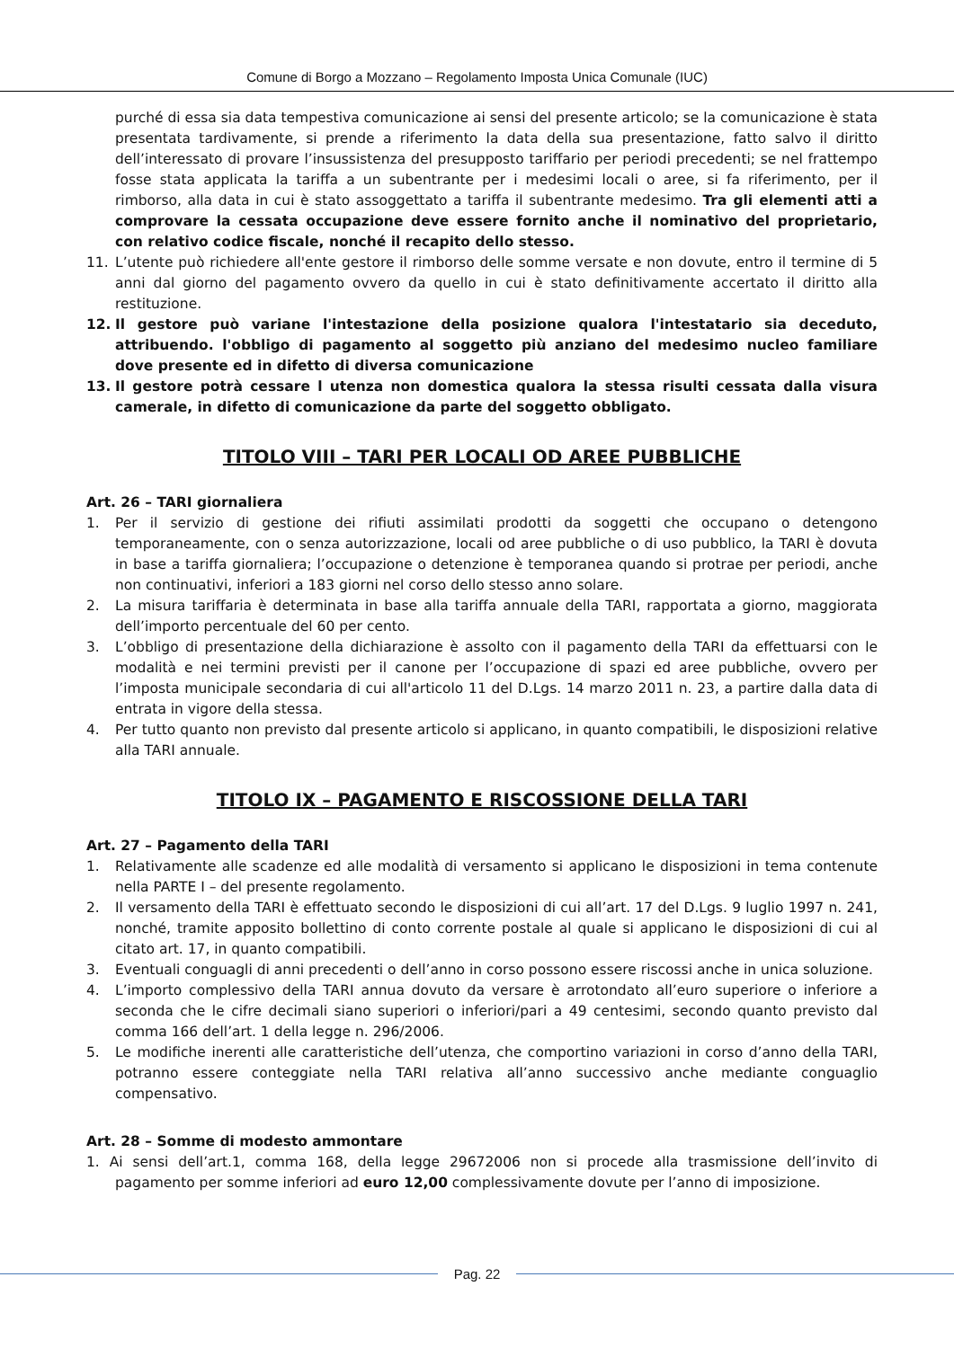Comune di Borgo a Mozzano – Regolamento Imposta Unica Comunale (IUC)
purché di essa sia data tempestiva comunicazione ai sensi del presente articolo; se la comunicazione è stata presentata tardivamente, si prende a riferimento la data della sua presentazione, fatto salvo il diritto dell’interessato di provare l’insussistenza del presupposto tariffario per periodi precedenti; se nel frattempo fosse stata applicata la tariffa a un subentrante per i medesimi locali o aree, si fa riferimento, per il rimborso, alla data in cui è stato assoggettato a tariffa il subentrante medesimo. Tra gli elementi atti a comprovare la cessata occupazione deve essere fornito anche il nominativo del proprietario, con relativo codice fiscale, nonché il recapito dello stesso.
11. L’utente può richiedere all'ente gestore il rimborso delle somme versate e non dovute, entro il termine di 5 anni dal giorno del pagamento ovvero da quello in cui è stato definitivamente accertato il diritto alla restituzione.
12. Il gestore può variane l'intestazione della posizione qualora l'intestatario sia deceduto, attribuendo. l'obbligo di pagamento al soggetto più anziano del medesimo nucleo familiare dove presente ed in difetto di diversa comunicazione
13. Il gestore potrà cessare l utenza non domestica qualora la stessa risulti cessata dalla visura camerale, in difetto di comunicazione da parte del soggetto obbligato.
TITOLO VIII – TARI PER LOCALI OD AREE PUBBLICHE
Art. 26 – TARI giornaliera
1. Per il servizio di gestione dei rifiuti assimilati prodotti da soggetti che occupano o detengono temporaneamente, con o senza autorizzazione, locali od aree pubbliche o di uso pubblico, la TARI è dovuta in base a tariffa giornaliera; l’occupazione o detenzione è temporanea quando si protrae per periodi, anche non continuativi, inferiori a 183 giorni nel corso dello stesso anno solare.
2. La misura tariffaria è determinata in base alla tariffa annuale della TARI, rapportata a giorno, maggiorata dell’importo percentuale del 60 per cento.
3. L’obbligo di presentazione della dichiarazione è assolto con il pagamento della TARI da effettuarsi con le modalità e nei termini previsti per il canone per l’occupazione di spazi ed aree pubbliche, ovvero per l’imposta municipale secondaria di cui all'articolo 11 del D.Lgs. 14 marzo 2011 n. 23, a partire dalla data di entrata in vigore della stessa.
4. Per tutto quanto non previsto dal presente articolo si applicano, in quanto compatibili, le disposizioni relative alla TARI annuale.
TITOLO IX – PAGAMENTO E RISCOSSIONE DELLA TARI
Art. 27 – Pagamento della TARI
1. Relativamente alle scadenze ed alle modalità di versamento si applicano le disposizioni in tema contenute nella PARTE I – del presente regolamento.
2. Il versamento della TARI è effettuato secondo le disposizioni di cui all’art. 17 del D.Lgs. 9 luglio 1997 n. 241, nonché, tramite apposito bollettino di conto corrente postale al quale si applicano le disposizioni di cui al citato art. 17, in quanto compatibili.
3. Eventuali conguagli di anni precedenti o dell’anno in corso possono essere riscossi anche in unica soluzione.
4. L’importo complessivo della TARI annua dovuto da versare è arrotondato all’euro superiore o inferiore a seconda che le cifre decimali siano superiori o inferiori/pari a 49 centesimi, secondo quanto previsto dal comma 166 dell’art. 1 della legge n. 296/2006.
5. Le modifiche inerenti alle caratteristiche dell’utenza, che comportino variazioni in corso d’anno della TARI, potranno essere conteggiate nella TARI relativa all’anno successivo anche mediante conguaglio compensativo.
Art. 28 – Somme di modesto ammontare
1. Ai sensi dell’art.1, comma 168, della legge 29672006 non si procede alla trasmissione dell’invito di pagamento per somme inferiori ad euro 12,00 complessivamente dovute per l’anno di imposizione.
Pag. 22